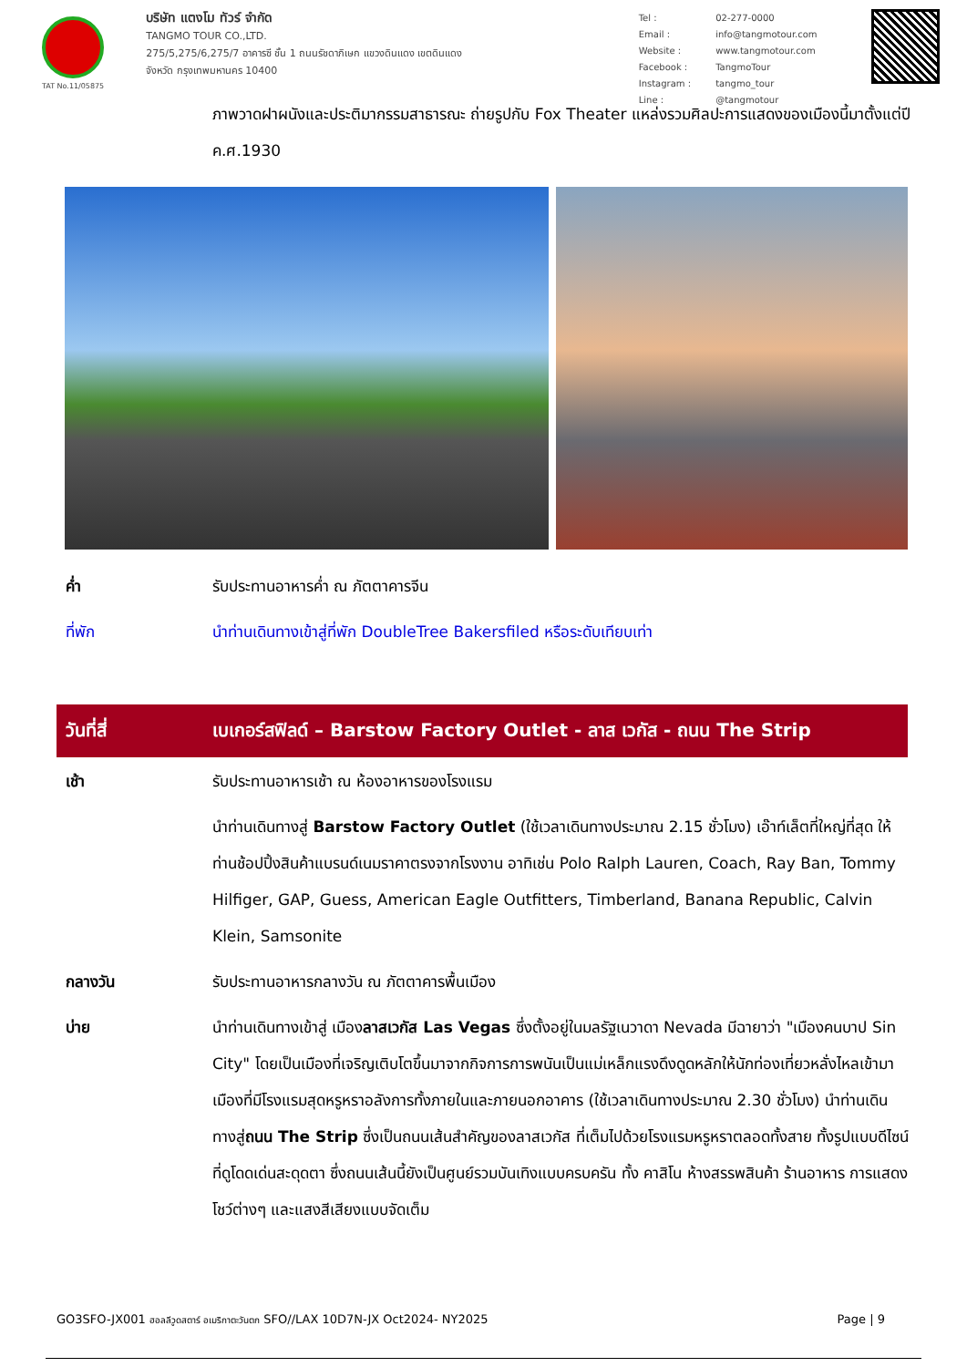TAT No.11/05875
บริษัท แตงโม ทัวร์ จำกัด
TANGMO TOUR CO.,LTD.
275/5,275/6,275/7 อาคารซี ชั้น 1 ถนนรัชดาภิเษก แขวงดินแดง เขตดินแดง
จังหวัด กรุงเทพมหานคร 10400
| Tel : | 02-277-0000 |
| Email : | info@tangmotour.com |
| Website : | www.tangmotour.com |
| Facebook : | TangmoTour |
| Instagram : | tangmo_tour |
| Line : | @tangmotour |
ภาพวาดฝาผนังและประติมากรรมสาธารณะ ถ่ายรูปกับ Fox Theater แหล่งรวมศิลปะการแสดงของเมืองนี้มาตั้งแต่ปี ค.ศ.1930
ค่ำ รับประทานอาหารค่ำ ณ ภัตตาคารจีน
ที่พัก นำท่านเดินทางเข้าสู่ที่พัก DoubleTree Bakersfiled หรือระดับเทียบเท่า
วันที่สี่ เบเกอร์สฟิลด์ – Barstow Factory Outlet - ลาส เวกัส - ถนน The Strip
เช้า รับประทานอาหารเช้า ณ ห้องอาหารของโรงแรม
นำท่านเดินทางสู่ Barstow Factory Outlet (ใช้เวลาเดินทางประมาณ 2.15 ชั่วโมง) เอ๊าท์เล็ตที่ใหญ่ที่สุด ให้ท่านช้อปปิ้งสินค้าแบรนด์เนมราคาตรงจากโรงงาน อาทิเช่น Polo Ralph Lauren, Coach, Ray Ban, Tommy Hilfiger, GAP, Guess, American Eagle Outfitters, Timberland, Banana Republic, Calvin Klein, Samsonite
กลางวัน รับประทานอาหารกลางวัน ณ ภัตตาคารพื้นเมือง
บ่าย นำท่านเดินทางเข้าสู่ เมืองลาสเวกัส Las Vegas ซึ่งตั้งอยู่ในมลรัฐเนวาดา Nevada มีฉายาว่า "เมืองคนบาป Sin City" โดยเป็นเมืองที่เจริญเติบโตขึ้นมาจากกิจการการพนันเป็นแม่เหล็กแรงดึงดูดหลักให้นักท่องเที่ยวหลั่งไหลเข้ามา เมืองที่มีโรงแรมสุดหรูหราอลังการทั้งภายในและภายนอกอาคาร (ใช้เวลาเดินทางประมาณ 2.30 ชั่วโมง) นำท่านเดินทางสู่ถนน The Strip ซึ่งเป็นถนนเส้นสำคัญของลาสเวกัส ที่เต็มไปด้วยโรงแรมหรูหราตลอดทั้งสาย ทั้งรูปแบบดีไซน์ที่ดูโดดเด่นสะดุดตา ซึ่งถนนเส้นนี้ยังเป็นศูนย์รวมบันเทิงแบบครบครัน ทั้ง คาสิโน ห้างสรรพสินค้า ร้านอาหาร การแสดงโชว์ต่างๆ และแสงสีเสียงแบบจัดเต็ม
GO3SFO-JX001 ฮอลลีวูดสตาร์ อเมริกาตะวันตก SFO//LAX 10D7N-JX Oct2024- NY2025
Page | 9